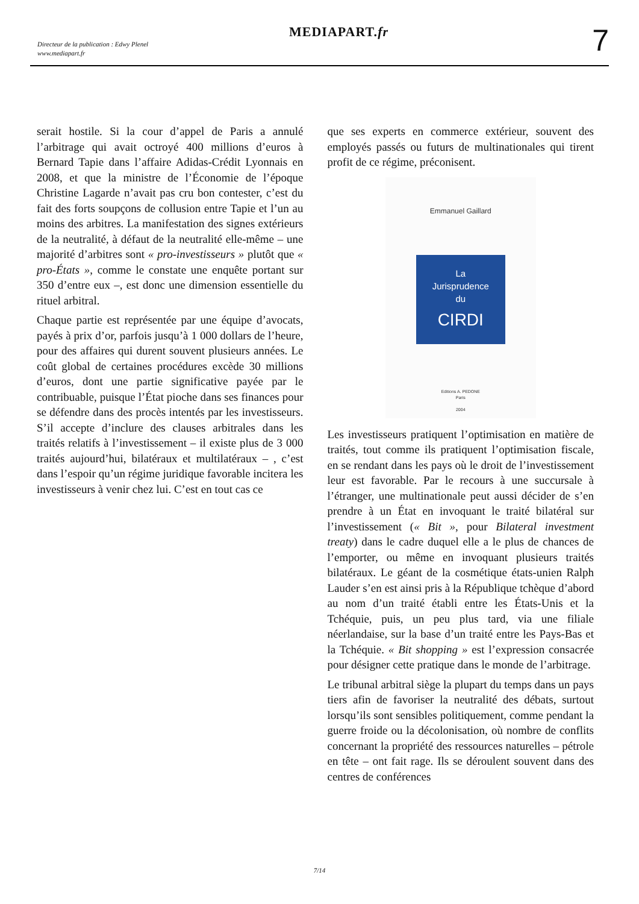Directeur de la publication : Edwy Plenel
www.mediapart.fr
MEDIAPART.fr 7
serait hostile. Si la cour d’appel de Paris a annulé l’arbitrage qui avait octroyé 400 millions d’euros à Bernard Tapie dans l’affaire Adidas-Crédit Lyonnais en 2008, et que la ministre de l’Économie de l’époque Christine Lagarde n’avait pas cru bon contester, c’est du fait des forts soupçons de collusion entre Tapie et l’un au moins des arbitres. La manifestation des signes extérieurs de la neutralité, à défaut de la neutralité elle-même – une majorité d’arbitres sont « pro-investisseurs » plutôt que « pro-États », comme le constate une enquête portant sur 350 d’entre eux –, est donc une dimension essentielle du rituel arbitral.
Chaque partie est représentée par une équipe d’avocats, payés à prix d’or, parfois jusqu’à 1 000 dollars de l’heure, pour des affaires qui durent souvent plusieurs années. Le coût global de certaines procédures excède 30 millions d’euros, dont une partie significative payée par le contribuable, puisque l’État pioche dans ses finances pour se défendre dans des procès intentés par les investisseurs. S’il accepte d’inclure des clauses arbitrales dans les traités relatifs à l’investissement – il existe plus de 3 000 traités aujourd’hui, bilatéraux et multilatéraux – , c’est dans l’espoir qu’un régime juridique favorable incitera les investisseurs à venir chez lui. C’est en tout cas ce
que ses experts en commerce extérieur, souvent des employés passés ou futurs de multinationales qui tirent profit de ce régime, préconisent.
Emmanuel Gaillard
La
Jurisprudence
du
CIRDI
Editions A. PEDONE
Paris
2004
Les investisseurs pratiquent l’optimisation en matière de traités, tout comme ils pratiquent l’optimisation fiscale, en se rendant dans les pays où le droit de l’investissement leur est favorable. Par le recours à une succursale à l’étranger, une multinationale peut aussi décider de s’en prendre à un État en invoquant le traité bilatéral sur l’investissement (« Bit », pour Bilateral investment treaty) dans le cadre duquel elle a le plus de chances de l’emporter, ou même en invoquant plusieurs traités bilatéraux. Le géant de la cosmétique états-unien Ralph Lauder s’en est ainsi pris à la République tchèque d’abord au nom d’un traité établi entre les États-Unis et la Tchéquie, puis, un peu plus tard, via une filiale néerlandaise, sur la base d’un traité entre les Pays-Bas et la Tchéquie. « Bit shopping » est l’expression consacrée pour désigner cette pratique dans le monde de l’arbitrage.
Le tribunal arbitral siège la plupart du temps dans un pays tiers afin de favoriser la neutralité des débats, surtout lorsqu’ils sont sensibles politiquement, comme pendant la guerre froide ou la décolonisation, où nombre de conflits concernant la propriété des ressources naturelles – pétrole en tête – ont fait rage. Ils se déroulent souvent dans des centres de conférences
7/14